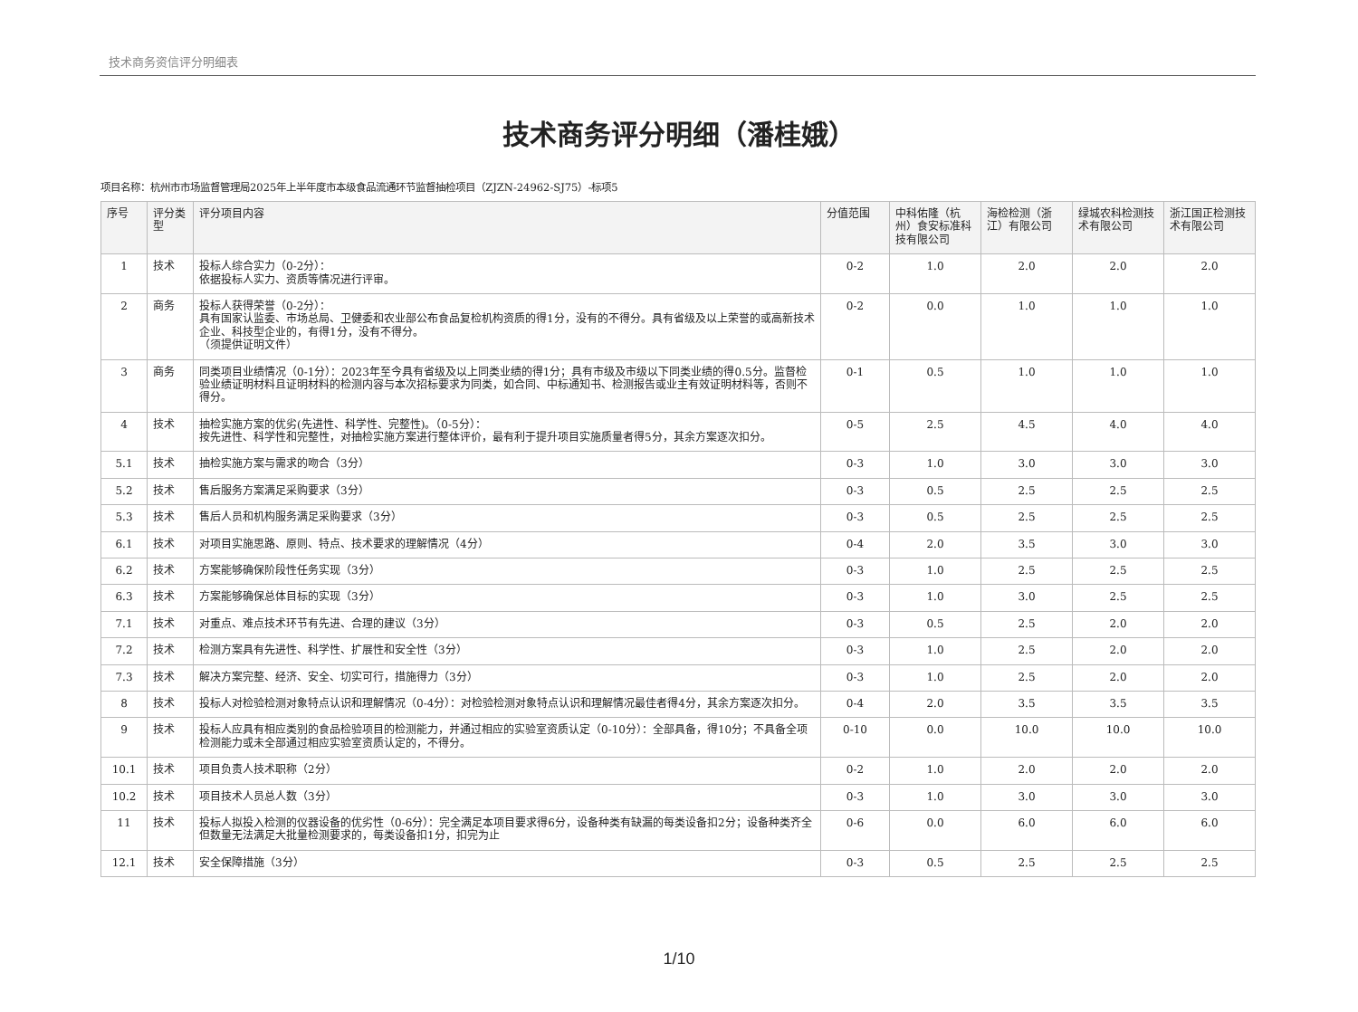技术商务资信评分明细表
技术商务评分明细（潘桂娥）
项目名称：杭州市市场监督管理局2025年上半年度市本级食品流通环节监督抽检项目（ZJZN-24962-SJ75）-标项5
| 序号 | 评分类型 | 评分项目内容 | 分值范围 | 中科佑隆（杭州）食安标准科技有限公司 | 海检检测（浙江）有限公司 | 绿城农科检测技术有限公司 | 浙江国正检测技术有限公司 |
| --- | --- | --- | --- | --- | --- | --- | --- |
| 1 | 技术 | 投标人综合实力（0-2分）： 依据投标人实力、资质等情况进行评审。 | 0-2 | 1.0 | 2.0 | 2.0 | 2.0 |
| 2 | 商务 | 投标人获得荣誉（0-2分）： 具有国家认监委、市场总局、卫健委和农业部公布食品复检机构资质的得1分，没有的不得分。具有省级及以上荣誉的或高新技术企业、科技型企业的，有得1分，没有不得分。 （须提供证明文件） | 0-2 | 0.0 | 1.0 | 1.0 | 1.0 |
| 3 | 商务 | 同类项目业绩情况（0-1分）：2023年至今具有省级及以上同类业绩的得1分；具有市级及市级以下同类业绩的得0.5分。监督检验业绩证明材料且证明材料的检测内容与本次招标要求为同类，如合同、中标通知书、检测报告或业主有效证明材料等，否则不得分。 | 0-1 | 0.5 | 1.0 | 1.0 | 1.0 |
| 4 | 技术 | 抽检实施方案的优劣(先进性、科学性、完整性)。（0-5分）： 按先进性、科学性和完整性，对抽检实施方案进行整体评价，最有利于提升项目实施质量者得5分，其余方案逐次扣分。 | 0-5 | 2.5 | 4.5 | 4.0 | 4.0 |
| 5.1 | 技术 | 抽检实施方案与需求的吻合（3分） | 0-3 | 1.0 | 3.0 | 3.0 | 3.0 |
| 5.2 | 技术 | 售后服务方案满足采购要求（3分） | 0-3 | 0.5 | 2.5 | 2.5 | 2.5 |
| 5.3 | 技术 | 售后人员和机构服务满足采购要求（3分） | 0-3 | 0.5 | 2.5 | 2.5 | 2.5 |
| 6.1 | 技术 | 对项目实施思路、原则、特点、技术要求的理解情况（4分） | 0-4 | 2.0 | 3.5 | 3.0 | 3.0 |
| 6.2 | 技术 | 方案能够确保阶段性任务实现（3分） | 0-3 | 1.0 | 2.5 | 2.5 | 2.5 |
| 6.3 | 技术 | 方案能够确保总体目标的实现（3分） | 0-3 | 1.0 | 3.0 | 2.5 | 2.5 |
| 7.1 | 技术 | 对重点、难点技术环节有先进、合理的建议（3分） | 0-3 | 0.5 | 2.5 | 2.0 | 2.0 |
| 7.2 | 技术 | 检测方案具有先进性、科学性、扩展性和安全性（3分） | 0-3 | 1.0 | 2.5 | 2.0 | 2.0 |
| 7.3 | 技术 | 解决方案完整、经济、安全、切实可行，措施得力（3分） | 0-3 | 1.0 | 2.5 | 2.0 | 2.0 |
| 8 | 技术 | 投标人对检验检测对象特点认识和理解情况（0-4分）：对检验检测对象特点认识和理解情况最佳者得4分，其余方案逐次扣分。 | 0-4 | 2.0 | 3.5 | 3.5 | 3.5 |
| 9 | 技术 | 投标人应具有相应类别的食品检验项目的检测能力，并通过相应的实验室资质认定（0-10分）：全部具备，得10分；不具备全项检测能力或未全部通过相应实验室资质认定的，不得分。 | 0-10 | 0.0 | 10.0 | 10.0 | 10.0 |
| 10.1 | 技术 | 项目负责人技术职称（2分） | 0-2 | 1.0 | 2.0 | 2.0 | 2.0 |
| 10.2 | 技术 | 项目技术人员总人数（3分） | 0-3 | 1.0 | 3.0 | 3.0 | 3.0 |
| 11 | 技术 | 投标人拟投入检测的仪器设备的优劣性（0-6分）：完全满足本项目要求得6分，设备种类有缺漏的每类设备扣2分；设备种类齐全但数量无法满足大批量检测要求的，每类设备扣1分，扣完为止 | 0-6 | 0.0 | 6.0 | 6.0 | 6.0 |
| 12.1 | 技术 | 安全保障措施（3分） | 0-3 | 0.5 | 2.5 | 2.5 | 2.5 |
1/10